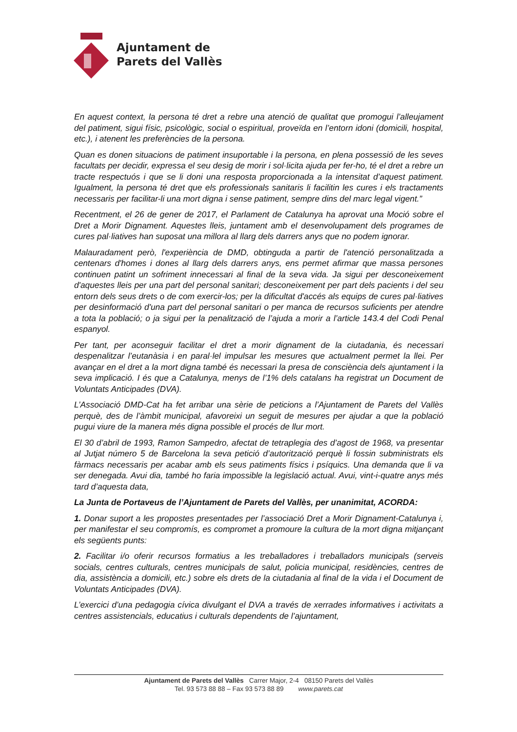Ajuntament de
Parets del Vallès
En aquest context, la persona té dret a rebre una atenció de qualitat que promogui l’alleujament del patiment, sigui físic, psicològic, social o espiritual, proveïda en l’entorn idoni (domicili, hospital, etc.), i atenent les preferències de la persona.
Quan es donen situacions de patiment insuportable i la persona, en plena possessió de les seves facultats per decidir, expressa el seu desig de morir i sol·licita ajuda per fer-ho, té el dret a rebre un tracte respectuós i que se li doni una resposta proporcionada a la intensitat d’aquest patiment. Igualment, la persona té dret que els professionals sanitaris li facilitin les cures i els tractaments necessaris per facilitar-li una mort digna i sense patiment, sempre dins del marc legal vigent.”
Recentment, el 26 de gener de 2017, el Parlament de Catalunya ha aprovat una Moció sobre el Dret a Morir Dignament. Aquestes lleis, juntament amb el desenvolupament dels programes de cures pal·liatives han suposat una millora al llarg dels darrers anys que no podem ignorar.
Malauradament però, l'experiència de DMD, obtinguda a partir de l'atenció personalitzada a centenars d'homes i dones al llarg dels darrers anys, ens permet afirmar que massa persones continuen patint un sofriment innecessari al final de la seva vida. Ja sigui per desconeixement d'aquestes lleis per una part del personal sanitari; desconeixement per part dels pacients i del seu entorn dels seus drets o de com exercir-los; per la dificultat d'accés als equips de cures pal·liatives per desinformació d'una part del personal sanitari o per manca de recursos suficients per atendre a tota la població; o ja sigui per la penalització de l’ajuda a morir a l’article 143.4 del Codi Penal espanyol.
Per tant, per aconseguir facilitar el dret a morir dignament de la ciutadania, és necessari despenalitzar l’eutanàsia i en paral·lel impulsar les mesures que actualment permet la llei. Per avançar en el dret a la mort digna també és necessari la presa de consciència dels ajuntament i la seva implicació. I és que a Catalunya, menys de l’1% dels catalans ha registrat un Document de Voluntats Anticipades (DVA).
L’Associació DMD-Cat ha fet arribar una sèrie de peticions a l’Ajuntament de Parets del Vallès perquè, des de l’àmbit municipal, afavoreixi un seguit de mesures per ajudar a que la població pugui viure de la manera més digna possible el procés de llur mort.
El 30 d’abril de 1993, Ramon Sampedro, afectat de tetraplegia des d’agost de 1968, va presentar al Jutjat número 5 de Barcelona la seva petició d’autorització perquè li fossin subministrats els fàrmacs necessaris per acabar amb els seus patiments físics i psíquics. Una demanda que li va ser denegada. Avui dia, també ho faria impossible la legislació actual. Avui, vint-i-quatre anys més tard d’aquesta data,
La Junta de Portaveus de l’Ajuntament de Parets del Vallès, per unanimitat, ACORDA:
1. Donar suport a les propostes presentades per l’associació Dret a Morir Dignament-Catalunya i, per manifestar el seu compromís, es compromet a promoure la cultura de la mort digna mitjançant els següents punts:
2. Facilitar i/o oferir recursos formatius a les treballadores i treballadors municipals (serveis socials, centres culturals, centres municipals de salut, policia municipal, residències, centres de dia, assistència a domicili, etc.) sobre els drets de la ciutadania al final de la vida i el Document de Voluntats Anticipades (DVA).
L’exercici d’una pedagogia cívica divulgant el DVA a través de xerrades informatives i activitats a centres assistencials, educatius i culturals dependents de l’ajuntament,
Ajuntament de Parets del Vallès Carrer Major, 2-4 08150 Parets del Vallès
Tel. 93 573 88 88 – Fax 93 573 88 89 www.parets.cat